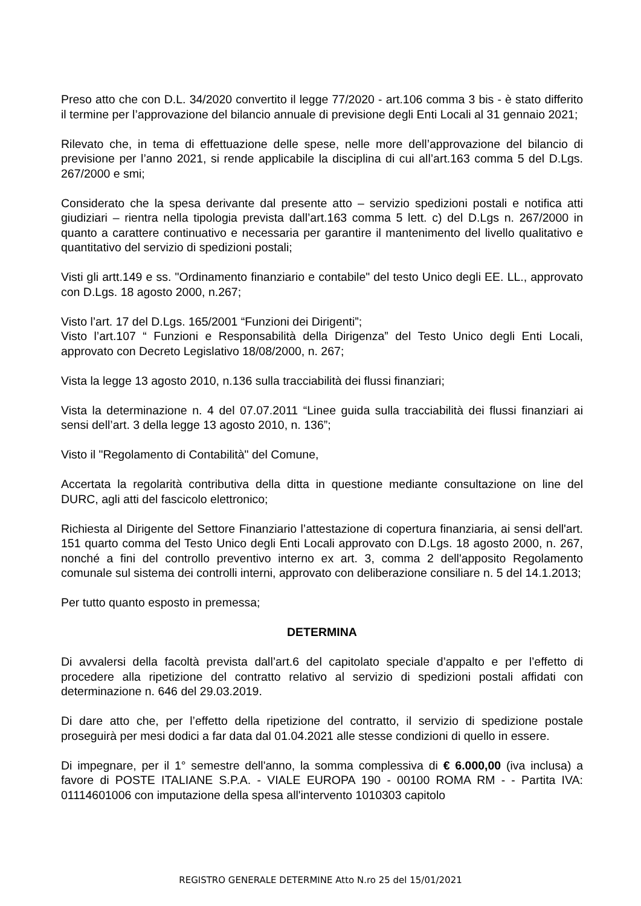Preso atto che con D.L. 34/2020 convertito il legge 77/2020 - art.106 comma 3 bis - è stato differito il termine per l’approvazione del bilancio annuale di previsione degli Enti Locali al 31 gennaio 2021;
Rilevato che, in tema di effettuazione delle spese, nelle more dell’approvazione del bilancio di previsione per l’anno 2021, si rende applicabile la disciplina di cui all’art.163 comma 5 del D.Lgs. 267/2000 e smi;
Considerato che la spesa derivante dal presente atto – servizio spedizioni postali e notifica atti giudiziari – rientra nella tipologia prevista dall’art.163 comma 5 lett. c) del D.Lgs n. 267/2000 in quanto a carattere continuativo e necessaria per garantire il mantenimento del livello qualitativo e quantitativo del servizio di spedizioni postali;
Visti gli artt.149 e ss. "Ordinamento finanziario e contabile" del testo Unico degli EE. LL., approvato con D.Lgs. 18 agosto 2000, n.267;
Visto l’art. 17 del D.Lgs. 165/2001 “Funzioni dei Dirigenti”;
Visto l’art.107 “ Funzioni e Responsabilità della Dirigenza” del Testo Unico degli Enti Locali, approvato con Decreto Legislativo 18/08/2000, n. 267;
Vista la legge 13 agosto 2010, n.136 sulla tracciabilità dei flussi finanziari;
Vista la determinazione n. 4 del 07.07.2011 “Linee guida sulla tracciabilità dei flussi finanziari ai sensi dell’art. 3 della legge 13 agosto 2010, n. 136”;
Visto il "Regolamento di Contabilità" del Comune,
Accertata la regolarità contributiva della ditta in questione mediante consultazione on line del DURC, agli atti del fascicolo elettronico;
Richiesta al Dirigente del Settore Finanziario l’attestazione di copertura finanziaria, ai sensi dell'art. 151 quarto comma del Testo Unico degli Enti Locali approvato con D.Lgs. 18 agosto 2000, n. 267, nonché a fini del controllo preventivo interno ex art. 3, comma 2 dell'apposito Regolamento comunale sul sistema dei controlli interni, approvato con deliberazione consiliare n. 5 del 14.1.2013;
Per tutto quanto esposto in premessa;
DETERMINA
Di avvalersi della facoltà prevista dall’art.6 del capitolato speciale d’appalto e per l’effetto di procedere alla ripetizione del contratto relativo al servizio di spedizioni postali affidati con determinazione n. 646 del 29.03.2019.
Di dare atto che, per l’effetto della ripetizione del contratto, il servizio di spedizione postale proseguirà per mesi dodici a far data dal 01.04.2021 alle stesse condizioni di quello in essere.
Di impegnare, per il 1° semestre dell'anno, la somma complessiva di € 6.000,00 (iva inclusa) a favore di POSTE ITALIANE S.P.A. - VIALE EUROPA 190 - 00100 ROMA RM - - Partita IVA: 01114601006 con imputazione della spesa all'intervento 1010303 capitolo
REGISTRO GENERALE DETERMINE Atto N.ro 25 del 15/01/2021